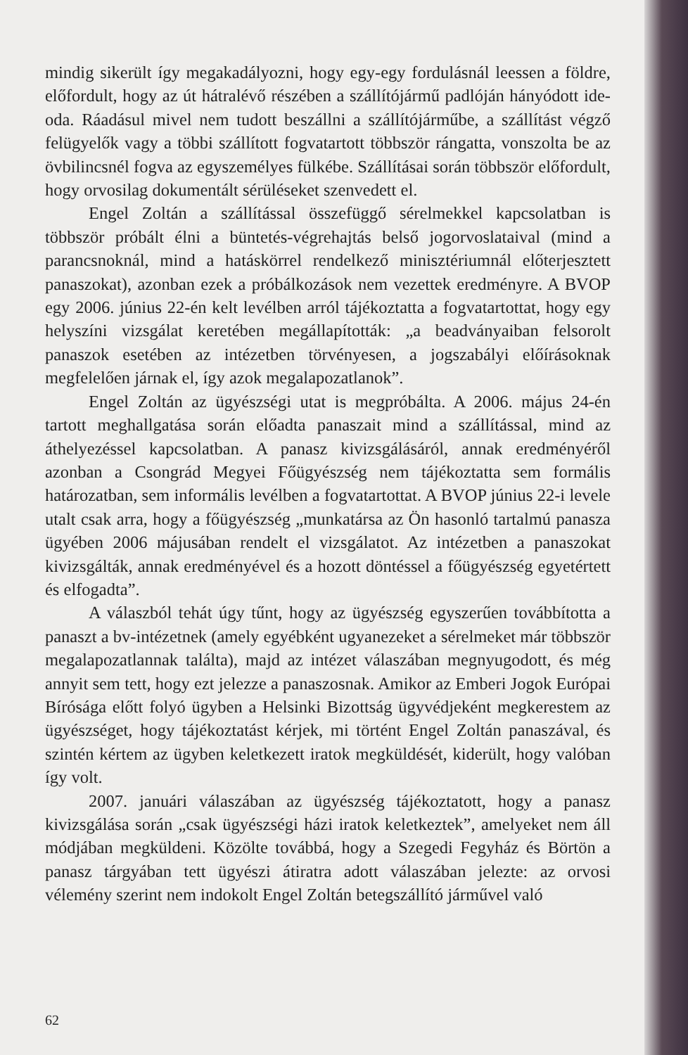mindig sikerült így megakadályozni, hogy egy-egy fordulásnál leessen a földre, előfordult, hogy az út hátralévő részében a szállítójármű padlóján hányódott ide-oda. Ráadásul mivel nem tudott beszállni a szállítójárműbe, a szállítást végző felügyelők vagy a többi szállított fogvatartott többször rángatta, vonszolta be az övbilincsnél fogva az egyszemélyes fülkébe. Szállításai során többször előfordult, hogy orvosilag dokumentált sérüléseket szenvedett el.
Engel Zoltán a szállítással összefüggő sérelmekkel kapcsolatban is többször próbált élni a büntetés-végrehajtás belső jogorvoslataival (mind a parancsnoknál, mind a hatáskörrel rendelkező minisztériumnál előterjesztett panaszokat), azonban ezek a próbálkozások nem vezettek eredményre. A BVOP egy 2006. június 22-én kelt levélben arról tájékoztatta a fogvatartottat, hogy egy helyszíni vizsgálat keretében megállapították: „a beadványaiban felsorolt panaszok esetében az intézetben törvényesen, a jogszabályi előírásoknak megfelelően járnak el, így azok megalapozatlanok”.
Engel Zoltán az ügyészségi utat is megpróbálta. A 2006. május 24-én tartott meghallgatása során előadta panaszait mind a szállítással, mind az áthelyezéssel kapcsolatban. A panasz kivizsgálásáról, annak eredményéről azonban a Csongrád Megyei Főügyészség nem tájékoztatta sem formális határozatban, sem informális levélben a fogvatartottat. A BVOP június 22-i levele utalt csak arra, hogy a főügyészség „munkatársa az Ön hasonló tartalmú panasza ügyében 2006 májusában rendelt el vizsgálatot. Az intézetben a panaszokat kivizsgálták, annak eredményével és a hozott döntéssel a főügyészség egyetértett és elfogadta”.
A válaszból tehát úgy tűnt, hogy az ügyészség egyszerűen továbbította a panaszt a bv-intézetnek (amely egyébként ugyanezeket a sérelmeket már többször megalapozatlannak találta), majd az intézet válaszában megnyugodott, és még annyit sem tett, hogy ezt jelezze a panaszosnak. Amikor az Emberi Jogok Európai Bírósága előtt folyó ügyben a Helsinki Bizottság ügyvédjeként megkerestem az ügyészséget, hogy tájékoztatást kérjek, mi történt Engel Zoltán panaszával, és szintén kértem az ügyben keletkezett iratok megküldését, kiderült, hogy valóban így volt.
2007. januári válaszában az ügyészség tájékoztatott, hogy a panasz kivizsgálása során „csak ügyészségi házi iratok keletkeztek”, amelyeket nem áll módjában megküldeni. Közölte továbbá, hogy a Szegedi Fegyház és Börtön a panasz tárgyában tett ügyészi átiratra adott válaszában jelezte: az orvosi vélemény szerint nem indokolt Engel Zoltán betegszállító járművel való
62